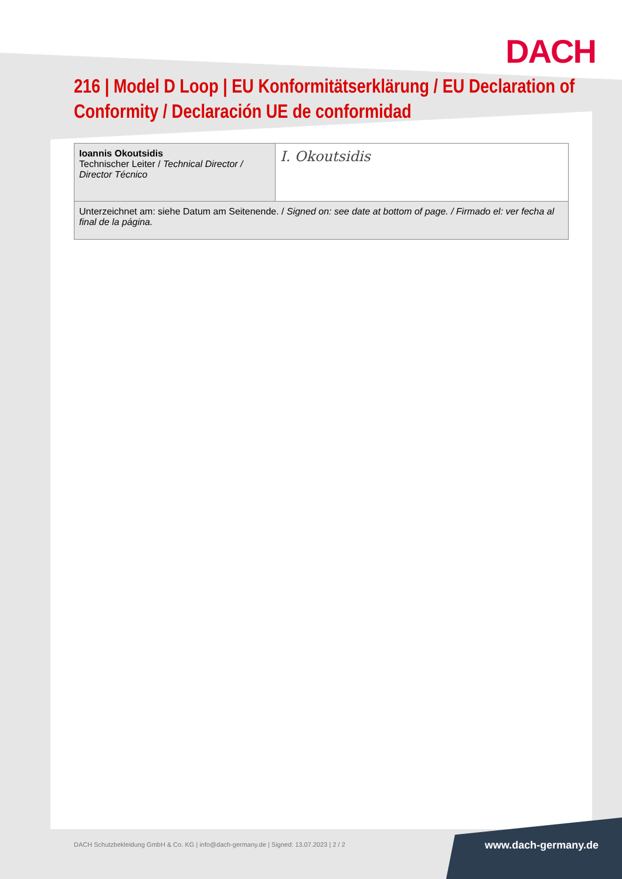DACH
216 | Model D Loop | EU Konformitätserklärung / EU Declaration of Conformity / Declaración UE de conformidad
| Ioannis Okoutsidis Technischer Leiter / Technical Director / Director Técnico | I. Okoutsidis |
| Unterzeichnet am: siehe Datum am Seitenende. / Signed on: see date at bottom of page. / Firmado el: ver fecha al final de la página. | |
DACH Schutzbekleidung GmbH & Co. KG | info@dach-germany.de | Signed: 13.07.2023 | 2 / 2
www.dach-germany.de